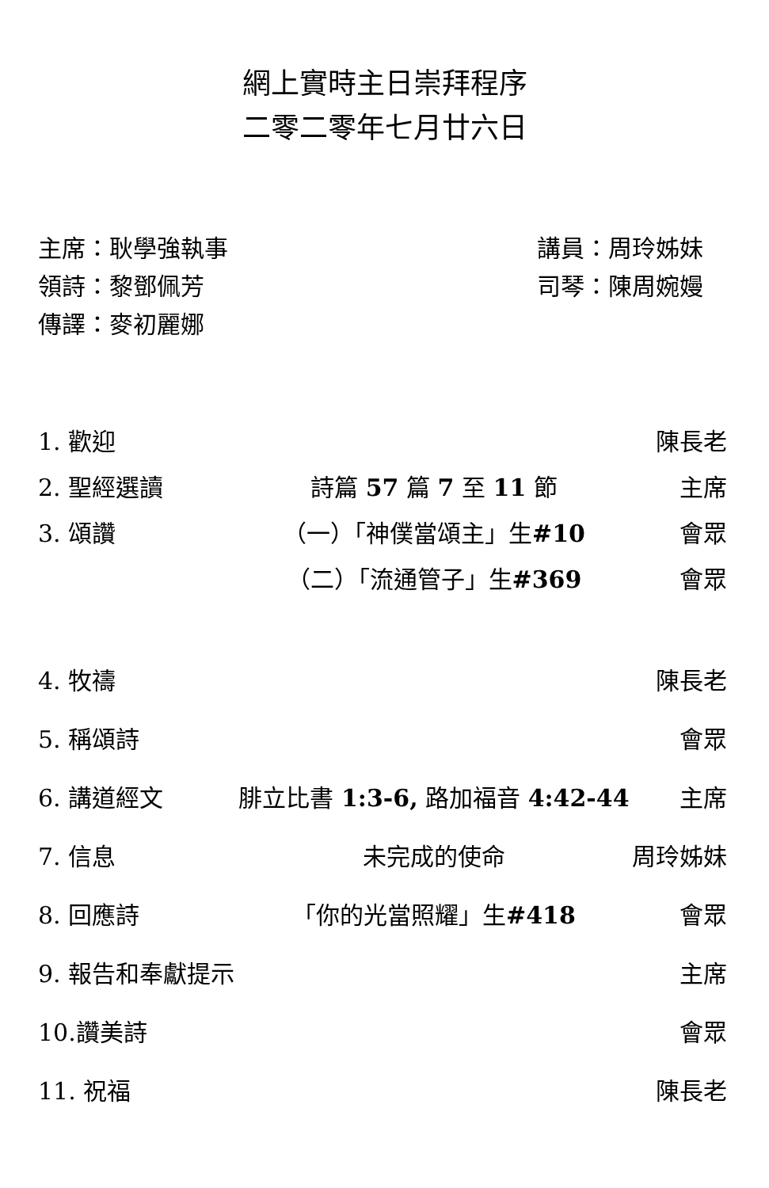網上實時主日崇拜程序
二零二零年七月廿六日
主席：耿學強執事 講員：周玲姊妹
領詩：黎鄧佩芳 司琴：陳周婉嫚
傳譯：麥初麗娜
1. 歡迎 陳長老
2. 聖經選讀 詩篇 57 篇 7 至 11 節 主席
3. 頌讚 （一）「神僕當頌主」生#10 會眾
（二）「流通管子」生#369 會眾
4. 牧禱 陳長老
5. 稱頌詩 會眾
6. 講道經文 腓立比書 1:3-6, 路加福音 4:42-44 主席
7. 信息 未完成的使命 周玲姊妹
8. 回應詩 「你的光當照耀」生#418 會眾
9. 報告和奉獻提示 主席
10.讚美詩 會眾
11. 祝福 陳長老